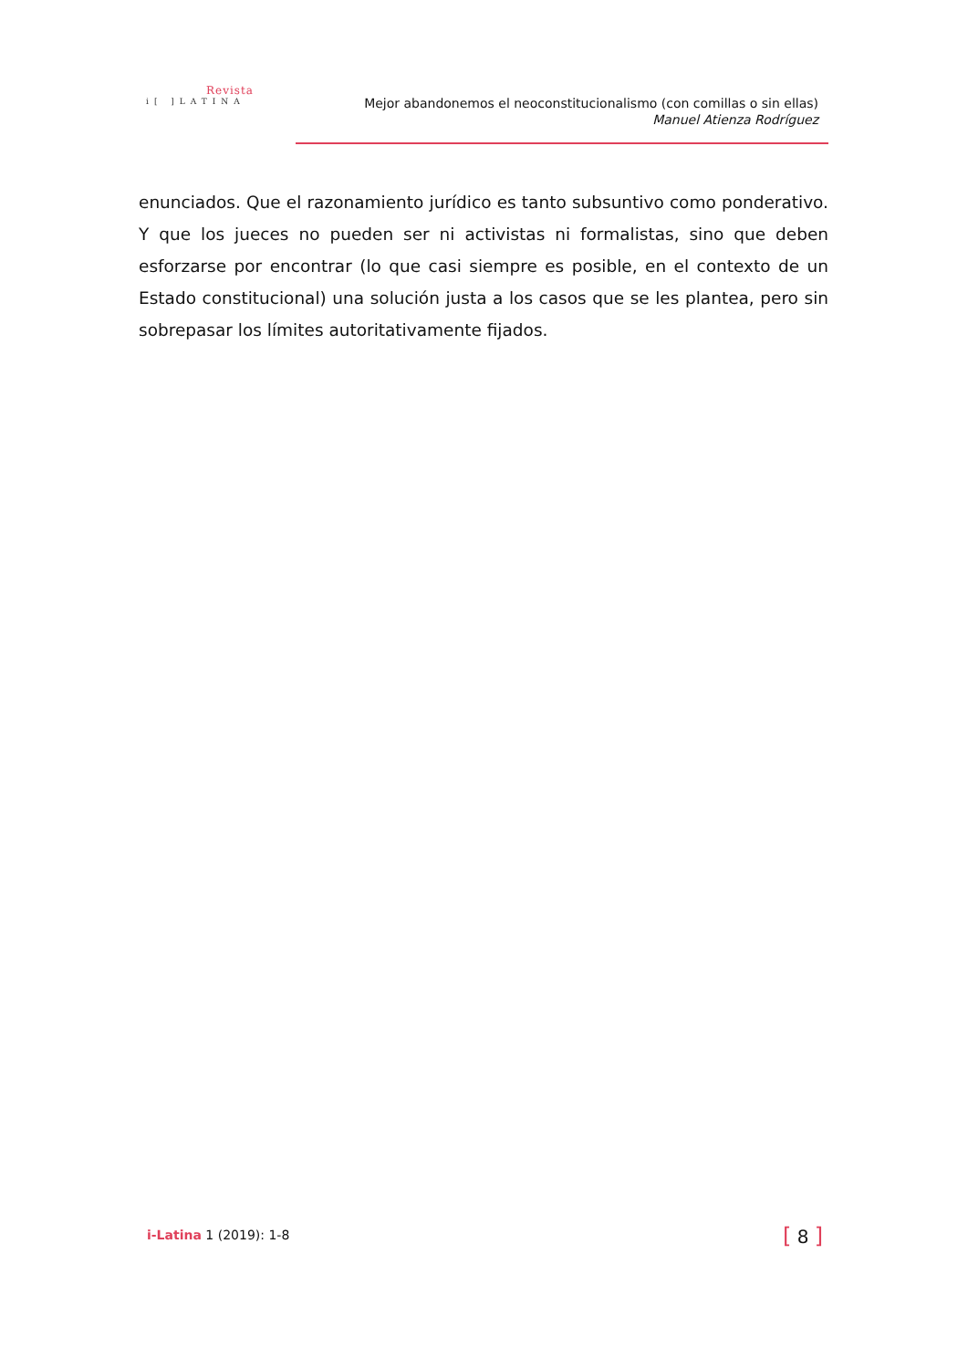Revista
i[ ]LATINA
Mejor abandonemos el neoconstitucionalismo (con comillas o sin ellas)
Manuel Atienza Rodríguez
enunciados. Que el razonamiento jurídico es tanto subsuntivo como ponderativo. Y que los jueces no pueden ser ni activistas ni formalistas, sino que deben esforzarse por encontrar (lo que casi siempre es posible, en el contexto de un Estado constitucional) una solución justa a los casos que se les plantea, pero sin sobrepasar los límites autoritativamente fijados.
i-Latina 1 (2019): 1-8 [ 8 ]